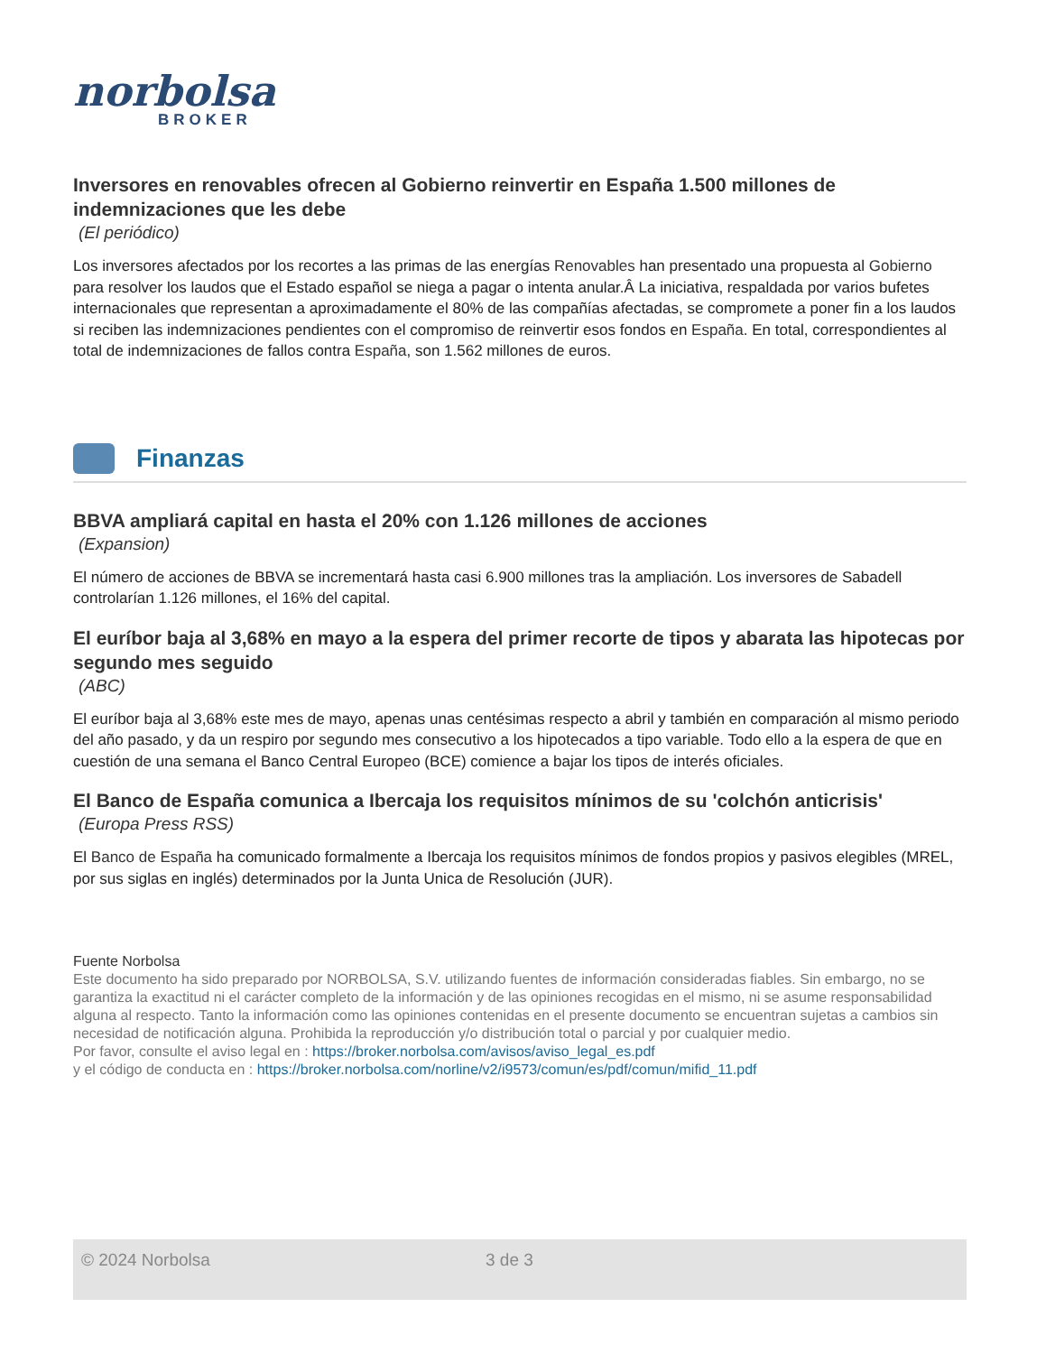norbolsa
BROKER
Inversores en renovables ofrecen al Gobierno reinvertir en España 1.500 millones de indemnizaciones que les debe
(El periódico)
Los inversores afectados por los recortes a las primas de las energías Renovables han presentado una propuesta al Gobierno para resolver los laudos que el Estado español se niega a pagar o intenta anular.Â La iniciativa, respaldada por varios bufetes internacionales que representan a aproximadamente el 80% de las compañías afectadas, se compromete a poner fin a los laudos si reciben las indemnizaciones pendientes con el compromiso de reinvertir esos fondos en España. En total, correspondientes al total de indemnizaciones de fallos contra España, son 1.562 millones de euros.
Finanzas
BBVA ampliará capital en hasta el 20% con 1.126 millones de acciones
(Expansion)
El número de acciones de BBVA se incrementará hasta casi 6.900 millones tras la ampliación. Los inversores de Sabadell controlarían 1.126 millones, el 16% del capital.
El euríbor baja al 3,68% en mayo a la espera del primer recorte de tipos y abarata las hipotecas por segundo mes seguido
(ABC)
El euríbor baja al 3,68% este mes de mayo, apenas unas centésimas respecto a abril y también en comparación al mismo periodo del año pasado, y da un respiro por segundo mes consecutivo a los hipotecados a tipo variable. Todo ello a la espera de que en cuestión de una semana el Banco Central Europeo (BCE) comience a bajar los tipos de interés oficiales.
El Banco de España comunica a Ibercaja los requisitos mínimos de su 'colchón anticrisis'
(Europa Press RSS)
El Banco de España ha comunicado formalmente a Ibercaja los requisitos mínimos de fondos propios y pasivos elegibles (MREL, por sus siglas en inglés) determinados por la Junta Unica de Resolución (JUR).
Fuente Norbolsa
Este documento ha sido preparado por NORBOLSA, S.V. utilizando fuentes de información consideradas fiables. Sin embargo, no se garantiza la exactitud ni el carácter completo de la información y de las opiniones recogidas en el mismo, ni se asume responsabilidad alguna al respecto. Tanto la información como las opiniones contenidas en el presente documento se encuentran sujetas a cambios sin necesidad de notificación alguna. Prohibida la reproducción y/o distribución total o parcial y por cualquier medio.
Por favor, consulte el aviso legal en : https://broker.norbolsa.com/avisos/aviso_legal_es.pdf
y el código de conducta en : https://broker.norbolsa.com/norline/v2/i9573/comun/es/pdf/comun/mifid_11.pdf
© 2024 Norbolsa 3 de 3